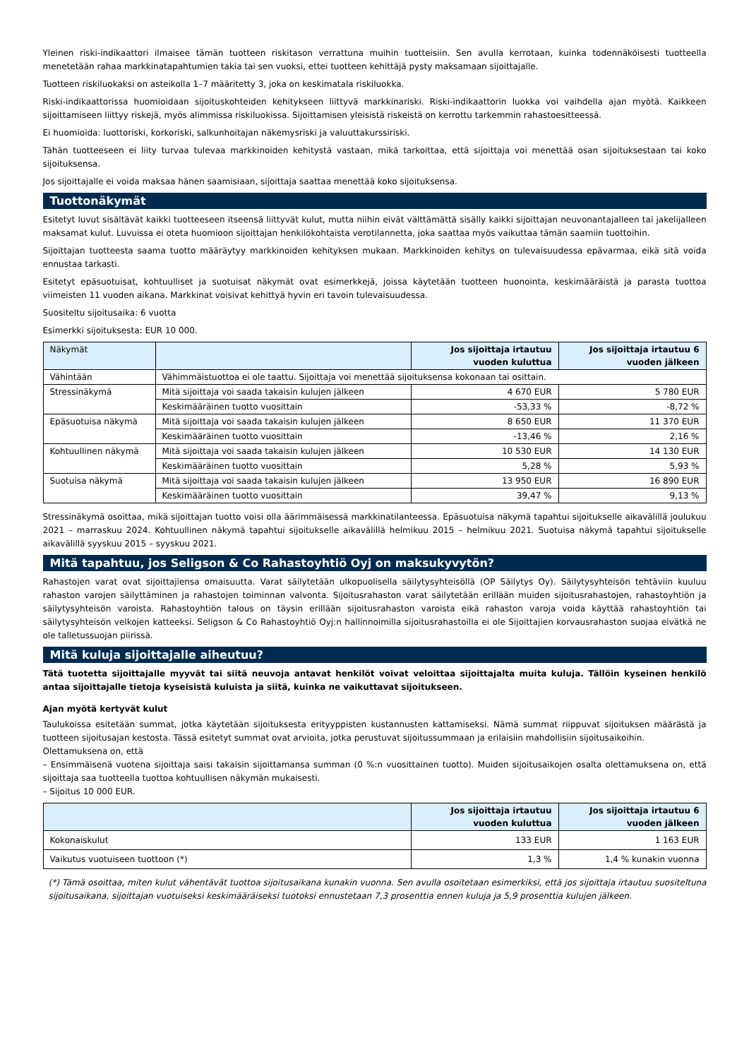Yleinen riski-indikaattori ilmaisee tämän tuotteen riskitason verrattuna muihin tuotteisiin. Sen avulla kerrotaan, kuinka todennäköisesti tuotteella menetetään rahaa markkinatapahtumien takia tai sen vuoksi, ettei tuotteen kehittäjä pysty maksamaan sijoittajalle.
Tuotteen riskiluokaksi on asteikolla 1–7 määritetty 3, joka on keskimatala riskiluokka.
Riski-indikaattorissa huomioidaan sijoituskohteiden kehitykseen liittyvä markkinariski. Riski-indikaattorin luokka voi vaihdella ajan myötä. Kaikkeen sijoittamiseen liittyy riskejä, myös alimmissa riskiluokissa. Sijoittamisen yleisistä riskeistä on kerrottu tarkemmin rahastoesitteessä.
Ei huomioida: luottoriski, korkoriski, salkunhoitajan näkemysriski ja valuuttakurssiriski.
Tähän tuotteeseen ei liity turvaa tulevaa markkinoiden kehitystä vastaan, mikä tarkoittaa, että sijoittaja voi menettää osan sijoituksestaan tai koko sijoituksensa.
Jos sijoittajalle ei voida maksaa hänen saamisiaan, sijoittaja saattaa menettää koko sijoituksensa.
Tuottonäkymät
Esitetyt luvut sisältävät kaikki tuotteeseen itseensä liittyvät kulut, mutta niihin eivät välttämättä sisälly kaikki sijoittajan neuvonantajalleen tai jakelijalleen maksamat kulut. Luvuissa ei oteta huomioon sijoittajan henkilökohtaista verotilannetta, joka saattaa myös vaikuttaa tämän saamiin tuottoihin.
Sijoittajan tuotteesta saama tuotto määräytyy markkinoiden kehityksen mukaan. Markkinoiden kehitys on tulevaisuudessa epävarmaa, eikä sitä voida ennustaa tarkasti.
Esitetyt epäsuotuisat, kohtuulliset ja suotuisat näkymät ovat esimerkkejä, joissa käytetään tuotteen huonointa, keskimääräistä ja parasta tuottoa viimeisten 11 vuoden aikana. Markkinat voisivat kehittyä hyvin eri tavoin tulevaisuudessa.
Suositeltu sijoitusaika: 6 vuotta
Esimerkki sijoituksesta: EUR 10 000.
| Näkymät | | Jos sijoittaja irtautuu vuoden kuluttua | Jos sijoittaja irtautuu 6 vuoden jälkeen |
| --- | --- | --- | --- |
| Vähintään | Vähimmäistuottoa ei ole taattu. Sijoittaja voi menettää sijoituksensa kokonaan tai osittain. | | |
| Stressinäkymä | Mitä sijoittaja voi saada takaisin kulujen jälkeen | 4 670 EUR | 5 780 EUR |
| | Keskimääräinen tuotto vuosittain | -53,33 % | -8,72 % |
| Epäsuotuisa näkymä | Mitä sijoittaja voi saada takaisin kulujen jälkeen | 8 650 EUR | 11 370 EUR |
| | Keskimääräinen tuotto vuosittain | -13,46 % | 2,16 % |
| Kohtuullinen näkymä | Mitä sijoittaja voi saada takaisin kulujen jälkeen | 10 530 EUR | 14 130 EUR |
| | Keskimääräinen tuotto vuosittain | 5,28 % | 5,93 % |
| Suotuisa näkymä | Mitä sijoittaja voi saada takaisin kulujen jälkeen | 13 950 EUR | 16 890 EUR |
| | Keskimääräinen tuotto vuosittain | 39,47 % | 9,13 % |
Stressinäkymä osoittaa, mikä sijoittajan tuotto voisi olla äärimmäisessä markkinatilanteessa. Epäsuotuisa näkymä tapahtui sijoitukselle aikavälillä joulukuu 2021 – marraskuu 2024. Kohtuullinen näkymä tapahtui sijoitukselle aikavälillä helmikuu 2015 – helmikuu 2021. Suotuisa näkymä tapahtui sijoitukselle aikavälillä syyskuu 2015 – syyskuu 2021.
Mitä tapahtuu, jos Seligson & Co Rahastoyhtiö Oyj on maksukyvytön?
Rahastojen varat ovat sijoittajiensa omaisuutta. Varat säilytetään ulkopuolisella säilytysyhteisöllä (OP Säilytys Oy). Säilytysyhteisön tehtäviin kuuluu rahaston varojen säilyttäminen ja rahastojen toiminnan valvonta. Sijoitusrahaston varat säilytetään erillään muiden sijoitusrahastojen, rahastoyhtiön ja säilytysyhteisön varoista. Rahastoyhtiön talous on täysin erillään sijoitusrahaston varoista eikä rahaston varoja voida käyttää rahastoyhtiön tai säilytysyhteisön velkojen katteeksi. Seligson & Co Rahastoyhtiö Oyj:n hallinnoimilla sijoitusrahastoilla ei ole Sijoittajien korvausrahaston suojaa eivätkä ne ole talletussuojan piirissä.
Mitä kuluja sijoittajalle aiheutuu?
Tätä tuotetta sijoittajalle myyvät tai siitä neuvoja antavat henkilöt voivat veloittaa sijoittajalta muita kuluja. Tällöin kyseinen henkilö antaa sijoittajalle tietoja kyseisistä kuluista ja siitä, kuinka ne vaikuttavat sijoitukseen.
Ajan myötä kertyvät kulut
Taulukoissa esitetään summat, jotka käytetään sijoituksesta erityyppisten kustannusten kattamiseksi. Nämä summat riippuvat sijoituksen määrästä ja tuotteen sijoitusajan kestosta. Tässä esitetyt summat ovat arvioita, jotka perustuvat sijoitussummaan ja erilaisiin mahdollisiin sijoitusaikoihin.
Olettamuksena on, että
– Ensimmäisenä vuotena sijoittaja saisi takaisin sijoittamansa summan (0 %:n vuosittainen tuotto). Muiden sijoitusaikojen osalta olettamuksena on, että sijoittaja saa tuotteella tuottoa kohtuullisen näkymän mukaisesti.
– Sijoitus 10 000 EUR.
| | Jos sijoittaja irtautuu vuoden kuluttua | Jos sijoittaja irtautuu 6 vuoden jälkeen |
| --- | --- | --- |
| Kokonaiskulut | 133 EUR | 1 163 EUR |
| Vaikutus vuotuiseen tuottoon (*) | 1,3 % | 1,4 % kunakin vuonna |
(*) Tämä osoittaa, miten kulut vähentävät tuottoa sijoitusaikana kunakin vuonna. Sen avulla osoitetaan esimerkiksi, että jos sijoittaja irtautuu suositeltuna sijoitusaikana, sijoittajan vuotuiseksi keskimääräiseksi tuotoksi ennustetaan 7,3 prosenttia ennen kuluja ja 5,9 prosenttia kulujen jälkeen.